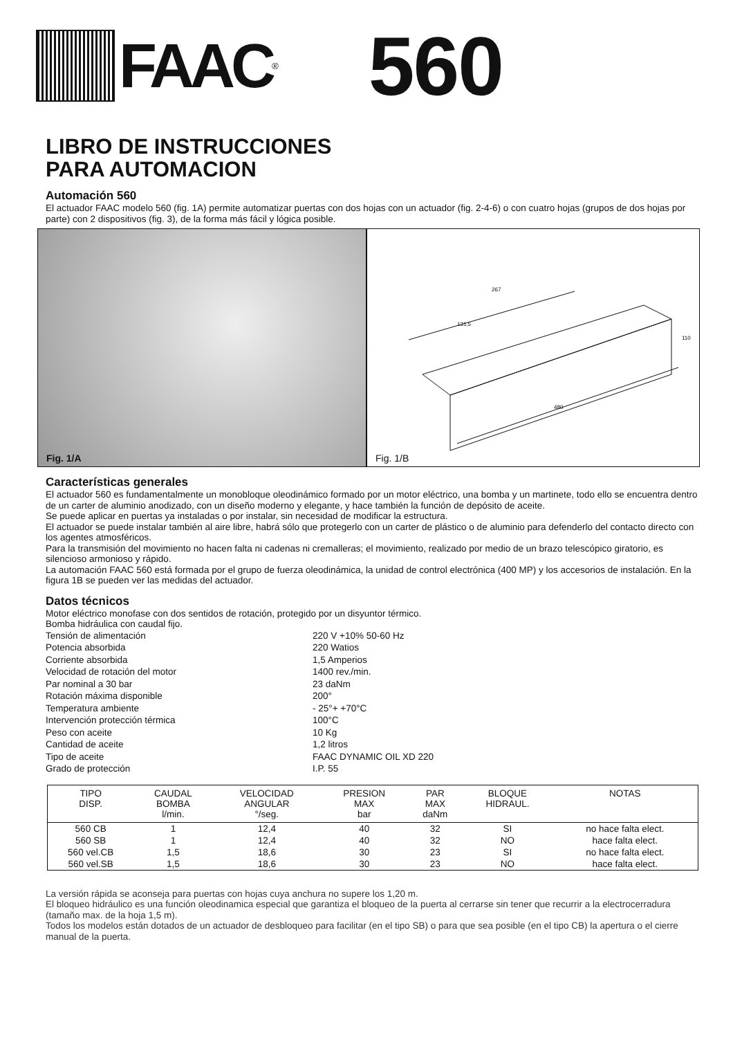FAAC<sup>®</sup>
560
LIBRO DE INSTRUCCIONES
PARA AUTOMACION
Automación 560
El actuador FAAC modelo 560 (fig. 1A) permite automatizar puertas con dos hojas con un actuador (fig. 2-4-6) o con cuatro hojas (grupos de dos hojas por parte) con 2 dispositivos (fig. 3), de la forma más fácil y lógica posible.
Fig. 1/A
267
131,5
480
110
Fig. 1/B
Características generales
El actuador 560 es fundamentalmente un monobloque oleodinámico formado por un motor eléctrico, una bomba y un martinete, todo ello se encuentra dentro de un carter de aluminio anodizado, con un diseño moderno y elegante, y hace también la función de depósito de aceite.
Se puede aplicar en puertas ya instaladas o por instalar, sin necesidad de modificar la estructura.
El actuador se puede instalar también al aire libre, habrá sólo que protegerlo con un carter de plástico o de aluminio para defenderlo del contacto directo con los agentes atmosféricos.
Para la transmisión del movimiento no hacen falta ni cadenas ni cremalleras; el movimiento, realizado por medio de un brazo telescópico giratorio, es silencioso armonioso y rápido.
La automación FAAC 560 está formada por el grupo de fuerza oleodinámica, la unidad de control electrónica (400 MP) y los accesorios de instalación. En la figura 1B se pueden ver las medidas del actuador.
Datos técnicos
Motor eléctrico monofase con dos sentidos de rotación, protegido por un disyuntor térmico.
Bomba hidráulica con caudal fijo.
Tensión de alimentación
220 V +10% 50-60 Hz
Potencia absorbida
220 Watios
Corriente absorbida
1,5 Amperios
Velocidad de rotación del motor
1400 rev./min.
Par nominal a 30 bar
23 daNm
Rotación máxima disponible
200°
Temperatura ambiente
- 25°+ +70°C
Intervención protección térmica
100°C
Peso con aceite
10 Kg
Cantidad de aceite
1,2 litros
Tipo de aceite
FAAC DYNAMIC OIL XD 220
Grado de protección
I.P. 55
| TIPO DISP. | CAUDAL BOMBA l/min. | VELOCIDAD ANGULAR °/seg. | PRESION MAX bar | PAR MAX daNm | BLOQUE HIDRAUL. | NOTAS |
| --- | --- | --- | --- | --- | --- | --- |
| 560 CB | 1 | 12,4 | 40 | 32 | SI | no hace falta elect. |
| 560 SB | 1 | 12,4 | 40 | 32 | NO | hace falta elect. |
| 560 vel.CB | 1,5 | 18,6 | 30 | 23 | SI | no hace falta elect. |
| 560 vel.SB | 1,5 | 18,6 | 30 | 23 | NO | hace falta elect. |
La versión rápida se aconseja para puertas con hojas cuya anchura no supere los 1,20 m.
El bloqueo hidráulico es una función oleodinamica especial que garantiza el bloqueo de la puerta al cerrarse sin tener que recurrir a la electrocerradura (tamaño max. de la hoja 1,5 m).
Todos los modelos están dotados de un actuador de desbloqueo para facilitar (en el tipo SB) o para que sea posible (en el tipo CB) la apertura o el cierre manual de la puerta.